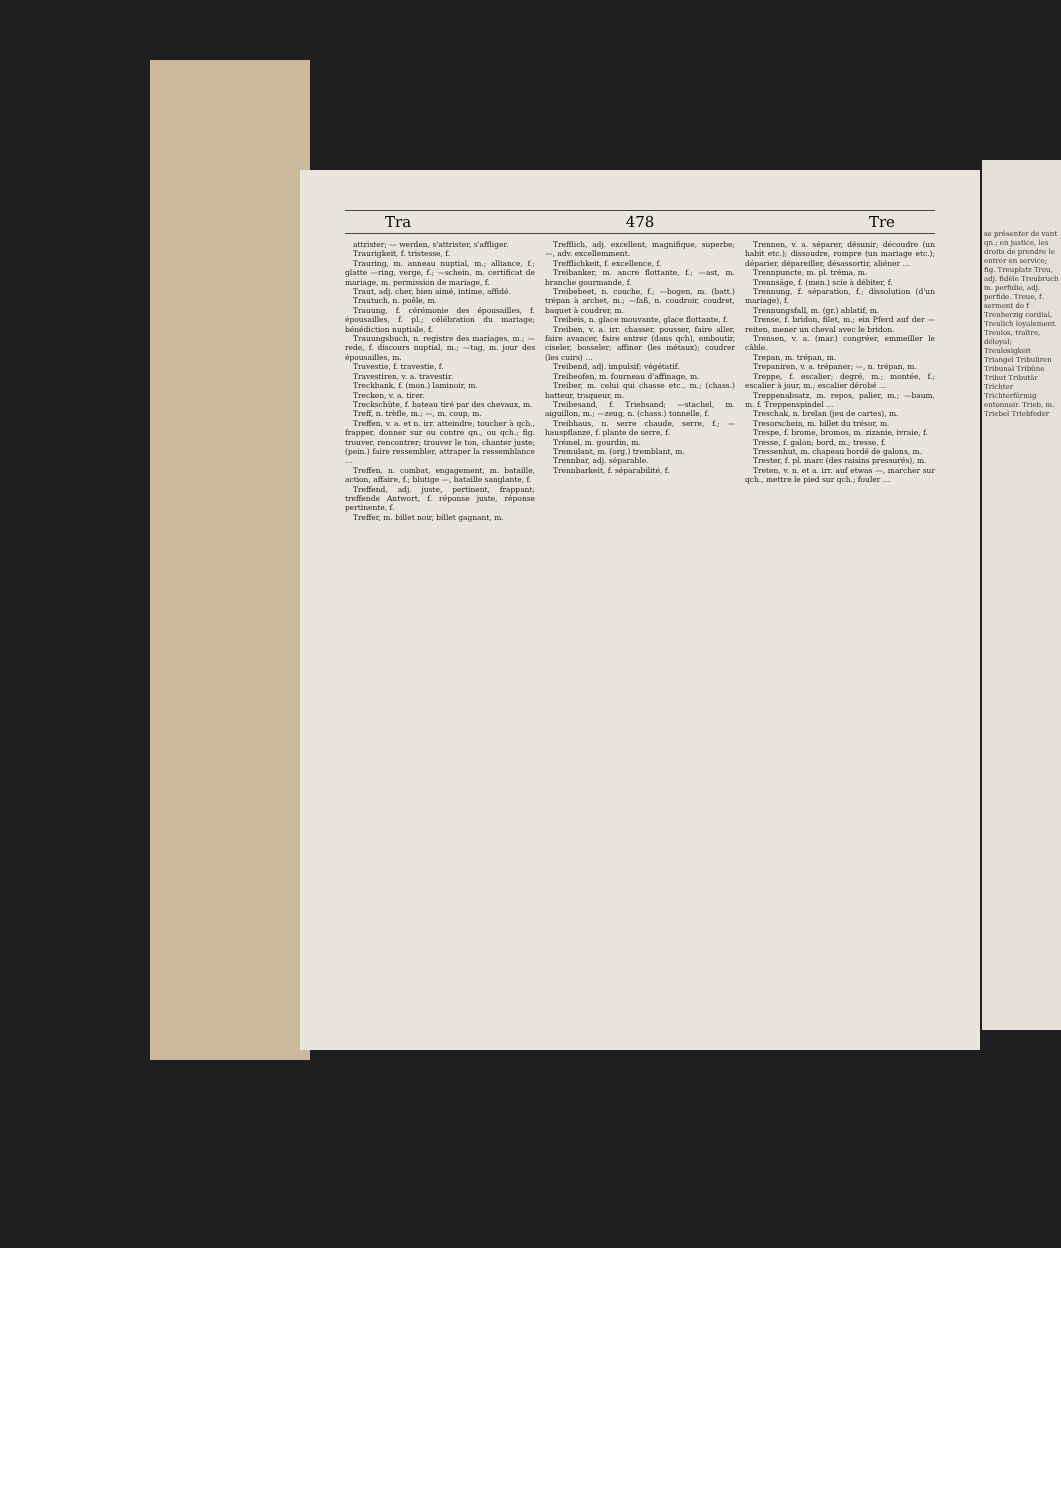Tra 478 Tre
attrister; — werden, s'attrister, s'affliger.
Traurigkeit, f. tristesse, f.
Trauring, m. anneau nuptial, m.; alliance, f.; glatte —ring, verge, f.; —schein, m. certificat de mariage, m. permission de mariage, f.
Traut, adj. cher, bien aimé, intime, affidé.
Trautuch, n. poêle, m.
Trauung, f. cérémonie des épousailles, f. épousailles, f. pl.; célébration du mariage; bénédiction nuptiale, f.
Trauungsbuch, n. registre des mariages, m.; —rede, f. discours nuptial, m.; —tag, m. jour des épousailles, m.
Travestie, f. travestie, f.
Travestiren, v. a. travestir.
Treckbank, f. (mon.) laminoir, m.
Trecken, v. a. tirer.
Treckschüte, f. bateau tiré par des chevaux, m.
Treff, n. trèfle, m.; —, m. coup, m.
Treffen, v. a. et n. irr. atteindre, toucher à qch., frapper, donner sur ou contre qn., ou qch.; fig. trouver, rencontrer; trouver le ton, chanter juste; (pein.) faire ressembler, attraper la ressemblance …
Treffen, n. combat, engagement, m. bataille, action, affaire, f.; blutige —, bataille sanglante, f.
Treffend, adj. juste, pertinent, frappant; treffende Antwort, f. réponse juste, réponse pertinente, f.
Treffer, m. billet noir, billet gagnant, m.
Trefflich, adj. excellent, magnifique, superbe; —, adv. excellemment.
Trefflichkeit, f. excellence, f.
Treibanker, m. ancre flottante, f.; —ast, m. branche gourmande, f.
Treibebeet, n. couche, f.; —bogen, m. (batt.) trépan à archet, m.; —faß, n. coudroir, coudret, baquet à coudrer, m.
Treibeis, n. glace mouvante, glace flottante, f.
Treiben, v. a. irr. chasser, pousser, faire aller, faire avancer, faire entrer (dans qch), emboutir, ciseler, bosseler; affiner (les métaux); coudrer (les cuirs) …
Treibend, adj. impulsif; végétatif.
Treibeofen, m. fourneau d'affinage, m.
Treiber, m. celui qui chasse etc., m.; (chass.) batteur, traqueur, m.
Treibesand, f. Triebsand; —stachel, m. aiguillon, m.; —zeug, n. (chass.) tonnelle, f.
Treibhaus, n. serre chaude, serre, f.; —hauspflanze, f. plante de serre, f.
Trémel, m. gourdin, m.
Tremulant, m. (org.) tremblant, m.
Trennbar, adj. séparable.
Trennbarkeit, f. séparabilité, f.
Trennen, v. a. séparer, désunir; découdre (un habit etc.); dissoudre, rompre (un mariage etc.); déparier, dépareiller, désassortir, aliéner …
Trennpuncte, m. pl. tréma, m.
Trennsäge, f. (men.) scie à débiter, f.
Trennung, f. séparation, f.; dissolution (d'un mariage), f.
Trennungsfall, m. (gr.) ablatif, m.
Trense, f. bridon, filet, m.; ein Pferd auf der — reiten, mener un cheval avec le bridon.
Trensen, v. a. (mar.) congréer, emmeiller le câble.
Trepan, m. trépan, m.
Trepaniren, v. a. trépaner; —, n. trépan, m.
Treppe, f. escalier; degré, m.; montée, f.; escalier à jour, m.; escalier dérobé …
Treppenabsatz, m. repos, palier, m.; —baum, m. f. Treppenspindel …
Treschak, n. brelan (jeu de cartes), m.
Tresorschein, m. billet du trésor, m.
Trespe, f. brome, bromos, m. zizanie, ivraie, f.
Tresse, f. galon; bord, m.; tresse, f.
Tressenhut, m. chapeau bordé de galons, m.
Trester, f. pl. marc (des raisins pressurés), m.
Treten, v. n. et a. irr. auf etwas —, marcher sur qch., mettre le pied sur qch.; fouler …
se présenter de vant qn.; en justice, les droits de prendre le entrer en service; fig. Treuplatz Treu, adj. fidèle Treubruch m. perfidie, adj. perfide. Treue, f. serment de f Treuherzig cordial, Treulich loyalement. Treulos, traître, déloyal; Treulosigkeit Triangel Tribuliren Tribunal Tribüne Tribut Tributär Trichter Trichterförmig entonnoir. Trieb, m. Triebel Triebfeder